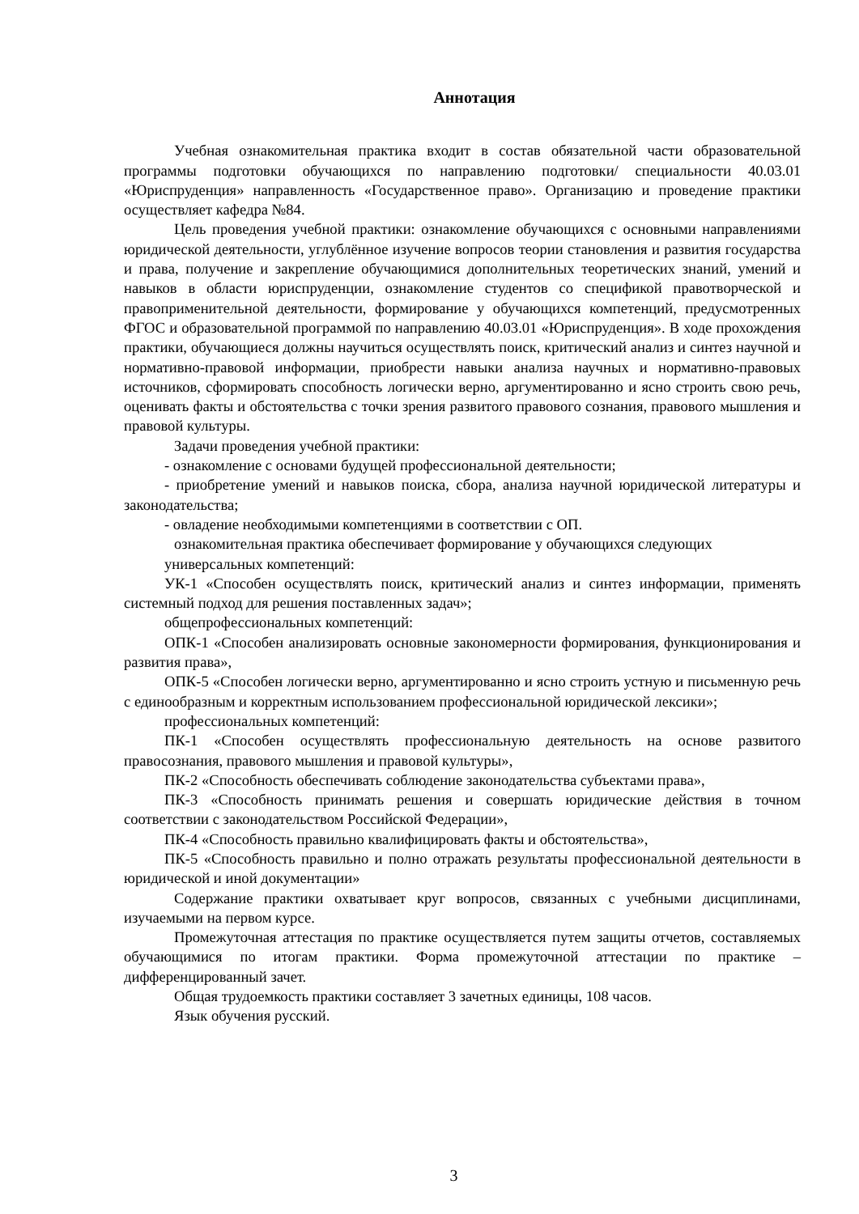Аннотация
Учебная ознакомительная практика входит в состав обязательной части образовательной программы подготовки обучающихся по направлению подготовки/ специальности 40.03.01 «Юриспруденция» направленность «Государственное право». Организацию и проведение практики осуществляет кафедра №84.
Цель проведения учебной практики: ознакомление обучающихся с основными направлениями юридической деятельности, углублённое изучение вопросов теории становления и развития государства и права, получение и закрепление обучающимися дополнительных теоретических знаний, умений и навыков в области юриспруденции, ознакомление студентов со спецификой правотворческой и правоприменительной деятельности, формирование у обучающихся компетенций, предусмотренных ФГОС и образовательной программой по направлению 40.03.01 «Юриспруденция». В ходе прохождения практики, обучающиеся должны научиться осуществлять поиск, критический анализ и синтез научной и нормативно-правовой информации, приобрести навыки анализа научных и нормативно-правовых источников, сформировать способность логически верно, аргументированно и ясно строить свою речь, оценивать факты и обстоятельства с точки зрения развитого правового сознания, правового мышления и правовой культуры.
Задачи проведения учебной практики:
- ознакомление с основами будущей профессиональной деятельности;
- приобретение умений и навыков поиска, сбора, анализа научной юридической литературы и законодательства;
- овладение необходимыми компетенциями в соответствии с ОП.
ознакомительная практика обеспечивает формирование у обучающихся следующих
универсальных компетенций:
УК-1 «Способен осуществлять поиск, критический анализ и синтез информации, применять системный подход для решения поставленных задач»;
общепрофессиональных компетенций:
ОПК-1 «Способен анализировать основные закономерности формирования, функционирования и развития права»,
ОПК-5 «Способен логически верно, аргументированно и ясно строить устную и письменную речь с единообразным и корректным использованием профессиональной юридической лексики»;
профессиональных компетенций:
ПК-1 «Способен осуществлять профессиональную деятельность на основе развитого правосознания, правового мышления и правовой культуры»,
ПК-2 «Способность обеспечивать соблюдение законодательства субъектами права»,
ПК-3 «Способность принимать решения и совершать юридические действия в точном соответствии с законодательством Российской Федерации»,
ПК-4 «Способность правильно квалифицировать факты и обстоятельства»,
ПК-5 «Способность правильно и полно отражать результаты профессиональной деятельности в юридической и иной документации»
Содержание практики охватывает круг вопросов, связанных с учебными дисциплинами, изучаемыми на первом курсе.
Промежуточная аттестация по практике осуществляется путем защиты отчетов, составляемых обучающимися по итогам практики. Форма промежуточной аттестации по практике – дифференцированный зачет.
Общая трудоемкость практики составляет 3 зачетных единицы, 108 часов.
Язык обучения русский.
3